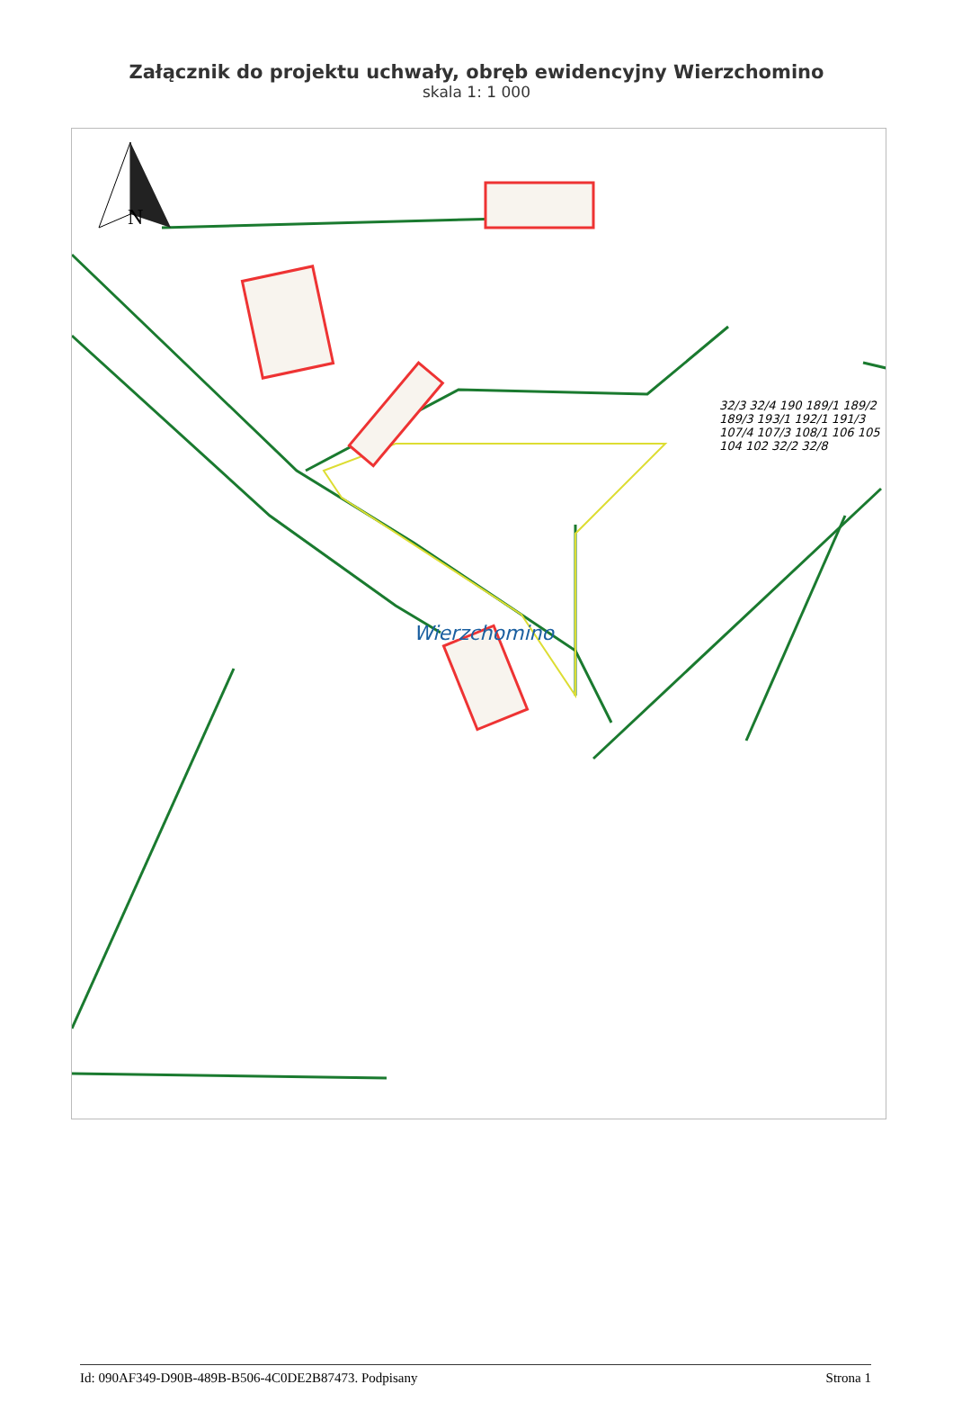Załącznik do projektu uchwały, obręb ewidencyjny Wierzchomino
skala 1: 1 000
N
Wierzchomino
32/3 32/4 190 189/1 189/2 189/3 193/1 192/1 191/3 107/4 107/3 108/1 106 105 104 102 32/2 32/8
Id: 090AF349-D90B-489B-B506-4C0DE2B87473. Podpisany Strona 1